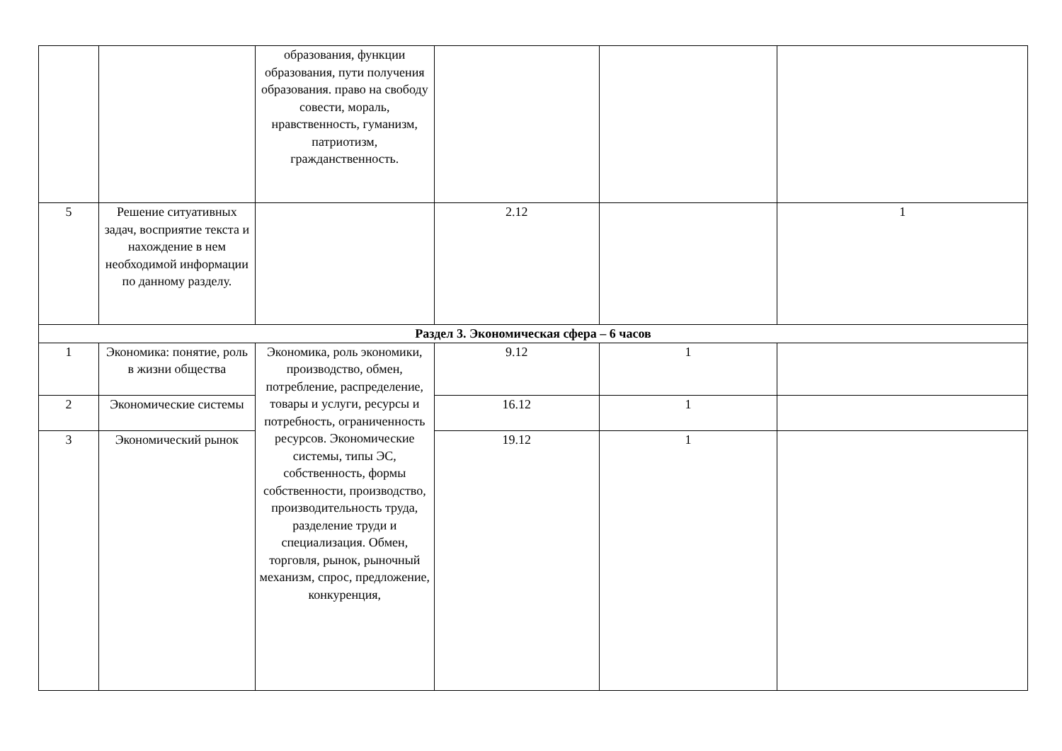| | | образования, функции образования, пути получения образования. право на свободу совести, мораль, нравственность, гуманизм, патриотизм, гражданственность. | | | |
| 5 | Решение ситуативных задач, восприятие текста и нахождение в нем необходимой информации по данному разделу. | | 2.12 | | 1 |
| Раздел 3. Экономическая сфера – 6 часов | | | | | |
| 1 | Экономика: понятие, роль в жизни общества | Экономика, роль экономики, производство, обмен, потребление, распределение, товары и услуги, ресурсы и потребность, ограниченность ресурсов. Экономические системы, типы ЭС, собственность, формы собственности, производство, производительность труда, разделение труди и специализация. Обмен, торговля, рынок, рыночный механизм, спрос, предложение, конкуренция, | 9.12 | 1 | |
| 2 | Экономические системы | | 16.12 | 1 | |
| 3 | Экономический рынок | | 19.12 | 1 | |